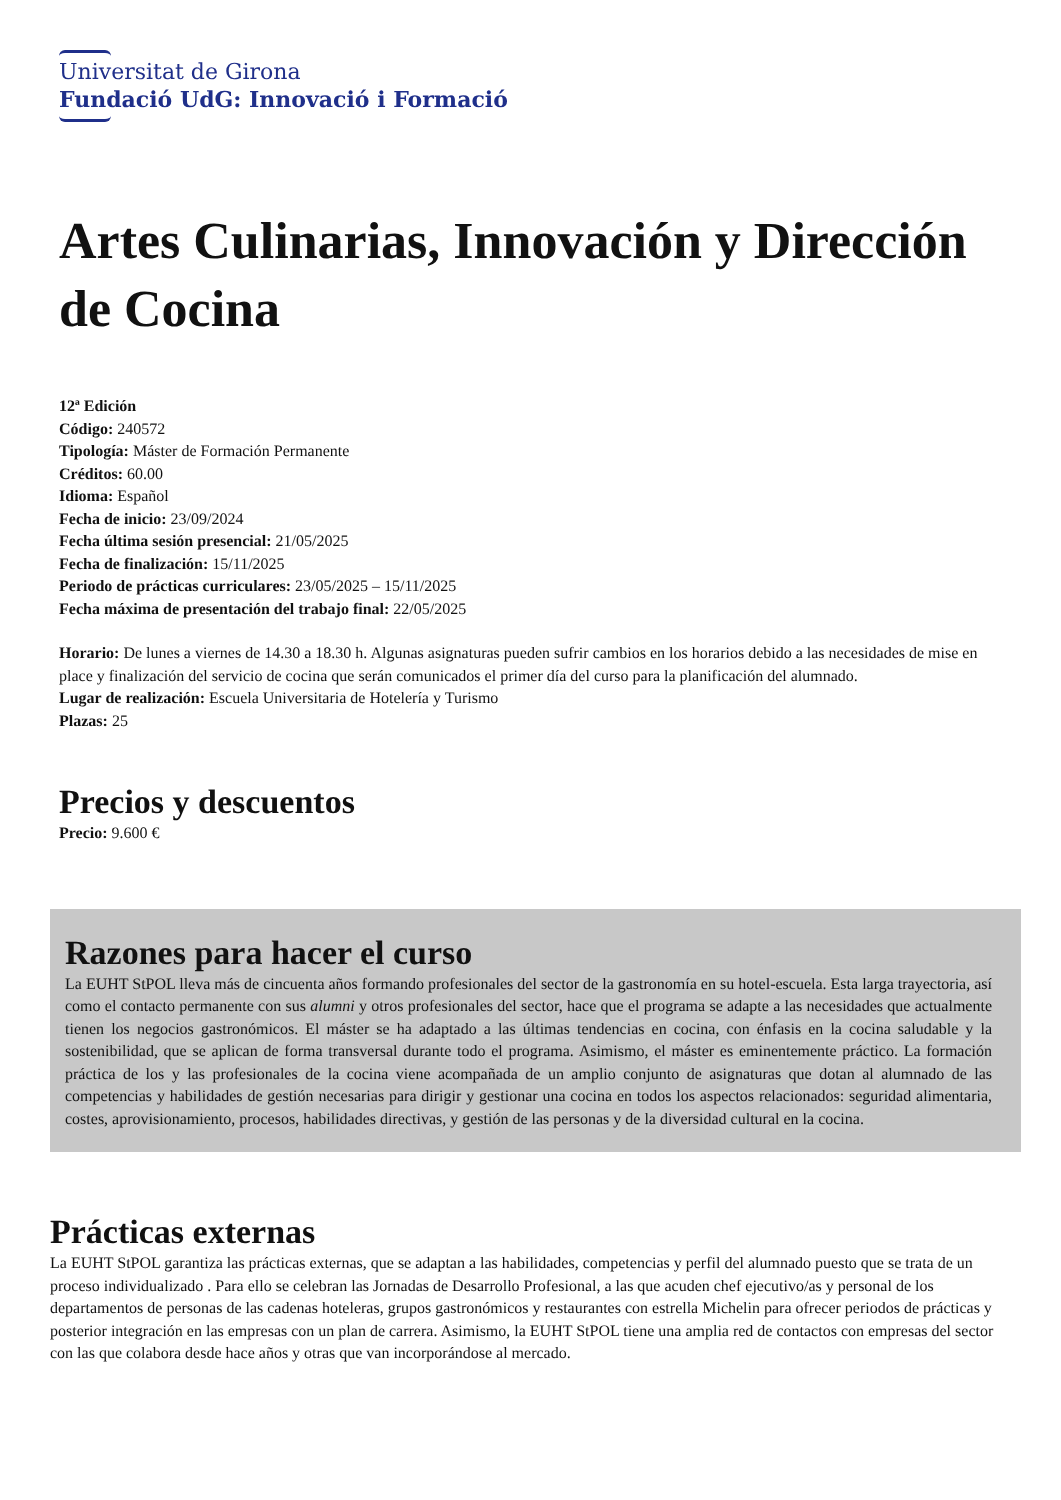Universitat de Girona
Fundació UdG: Innovació i Formació
Artes Culinarias, Innovación y Dirección de Cocina
12ª Edición
Código: 240572
Tipología: Máster de Formación Permanente
Créditos: 60.00
Idioma: Español
Fecha de inicio: 23/09/2024
Fecha última sesión presencial: 21/05/2025
Fecha de finalización: 15/11/2025
Periodo de prácticas curriculares: 23/05/2025 – 15/11/2025
Fecha máxima de presentación del trabajo final: 22/05/2025
Horario: De lunes a viernes de 14.30 a 18.30 h. Algunas asignaturas pueden sufrir cambios en los horarios debido a las necesidades de mise en place y finalización del servicio de cocina que serán comunicados el primer día del curso para la planificación del alumnado.
Lugar de realización: Escuela Universitaria de Hotelería y Turismo
Plazas: 25
Precios y descuentos
Precio: 9.600 €
Razones para hacer el curso
La EUHT StPOL lleva más de cincuenta años formando profesionales del sector de la gastronomía en su hotel-escuela. Esta larga trayectoria, así como el contacto permanente con sus alumni y otros profesionales del sector, hace que el programa se adapte a las necesidades que actualmente tienen los negocios gastronómicos. El máster se ha adaptado a las últimas tendencias en cocina, con énfasis en la cocina saludable y la sostenibilidad, que se aplican de forma transversal durante todo el programa. Asimismo, el máster es eminentemente práctico. La formación práctica de los y las profesionales de la cocina viene acompañada de un amplio conjunto de asignaturas que dotan al alumnado de las competencias y habilidades de gestión necesarias para dirigir y gestionar una cocina en todos los aspectos relacionados: seguridad alimentaria, costes, aprovisionamiento, procesos, habilidades directivas, y gestión de las personas y de la diversidad cultural en la cocina.
Prácticas externas
La EUHT StPOL garantiza las prácticas externas, que se adaptan a las habilidades, competencias y perfil del alumnado puesto que se trata de un proceso individualizado . Para ello se celebran las Jornadas de Desarrollo Profesional, a las que acuden chef ejecutivo/as y personal de los departamentos de personas de las cadenas hoteleras, grupos gastronómicos y restaurantes con estrella Michelin para ofrecer periodos de prácticas y posterior integración en las empresas con un plan de carrera. Asimismo, la EUHT StPOL tiene una amplia red de contactos con empresas del sector con las que colabora desde hace años y otras que van incorporándose al mercado.